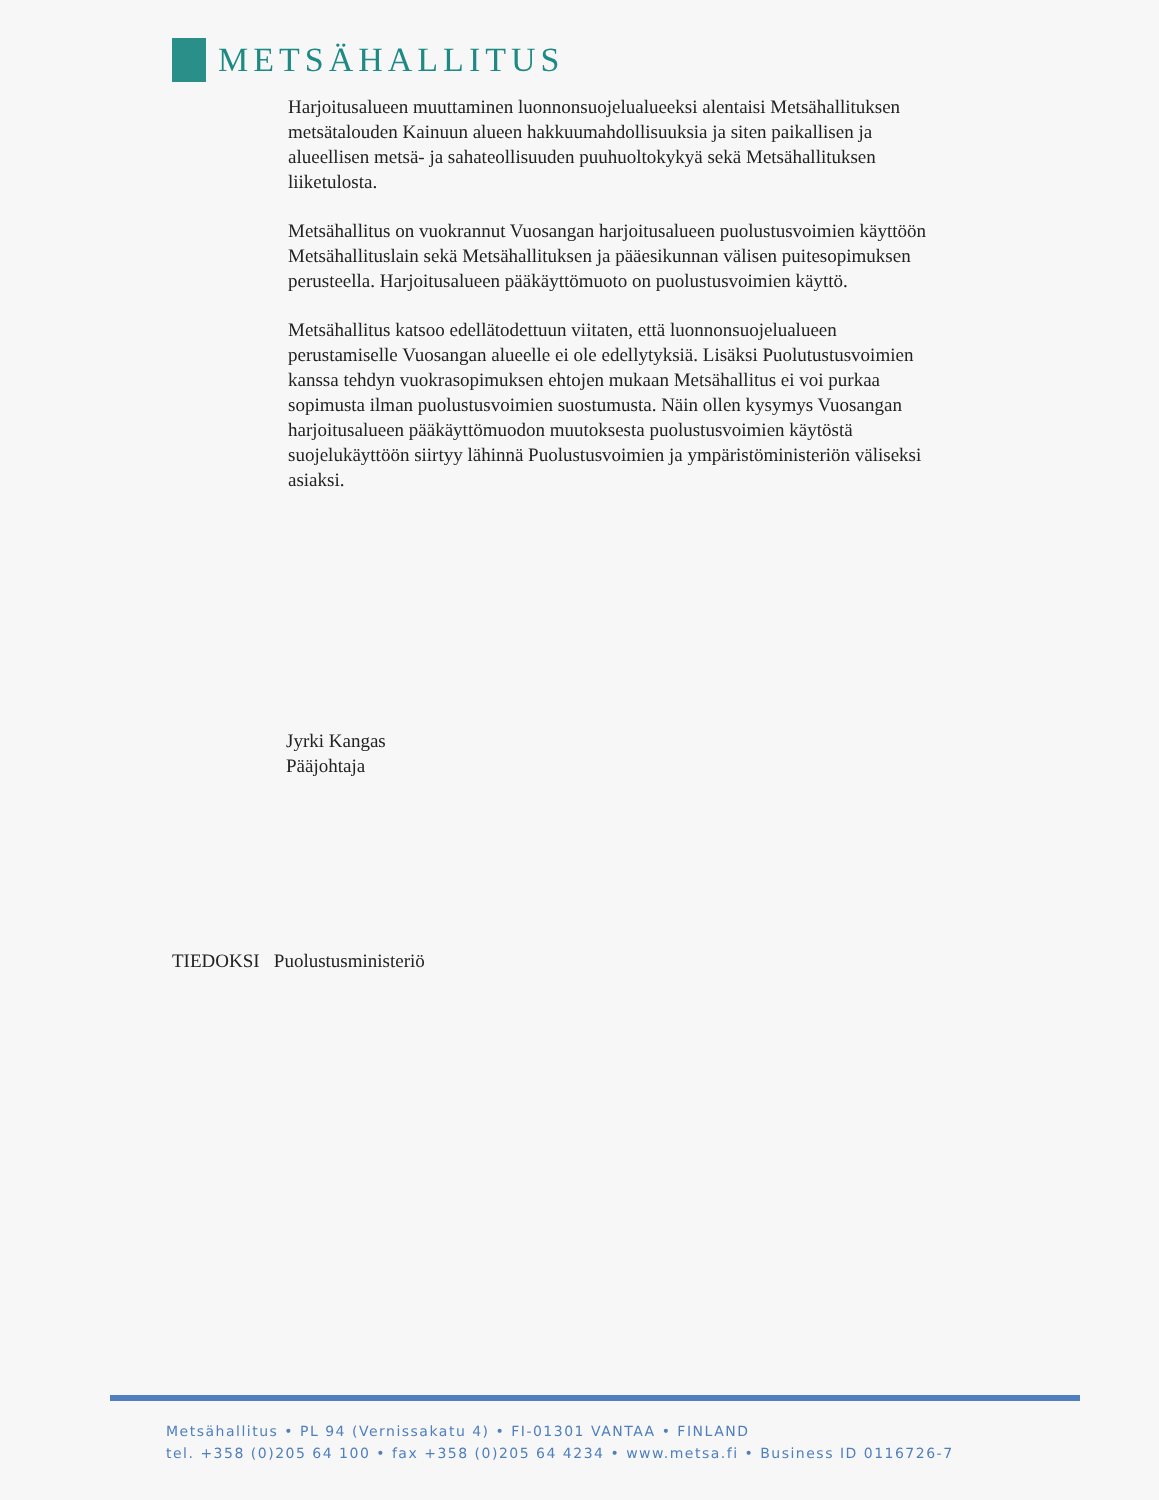METSÄHALLITUS
Harjoitusalueen muuttaminen luonnonsuojelualueeksi alentaisi Metsähallituksen metsätalouden Kainuun alueen hakkuumahdollisuuksia ja siten paikallisen ja alueellisen metsä- ja sahateollisuuden puuhuoltokykyä sekä Metsähallituksen liiketulosta.
Metsähallitus on vuokrannut Vuosangan harjoitusalueen puolustusvoimien käyttöön Metsähallituslain sekä Metsähallituksen ja pääesikunnan välisen puitesopimuksen perusteella. Harjoitusalueen pääkäyttömuoto on puolustusvoimien käyttö.
Metsähallitus katsoo edellätodettuun viitaten, että luonnonsuojelualueen perustamiselle Vuosangan alueelle ei ole edellytyksiä. Lisäksi Puolutustusvoimien kanssa tehdyn vuokrasopimuksen ehtojen mukaan Metsähallitus ei voi purkaa sopimusta ilman puolustusvoimien suostumusta. Näin ollen kysymys Vuosangan harjoitusalueen pääkäyttömuodon muutoksesta puolustusvoimien käytöstä suojelukäyttöön siirtyy lähinnä Puolustusvoimien ja ympäristöministeriön väliseksi asiaksi.
Jyrki Kangas
Pääjohtaja
TIEDOKSI Puolustusministeriö
Metsähallitus • PL 94 (Vernissakatu 4) • FI-01301 VANTAA • FINLAND
tel. +358 (0)205 64 100 • fax +358 (0)205 64 4234 • www.metsa.fi • Business ID 0116726-7